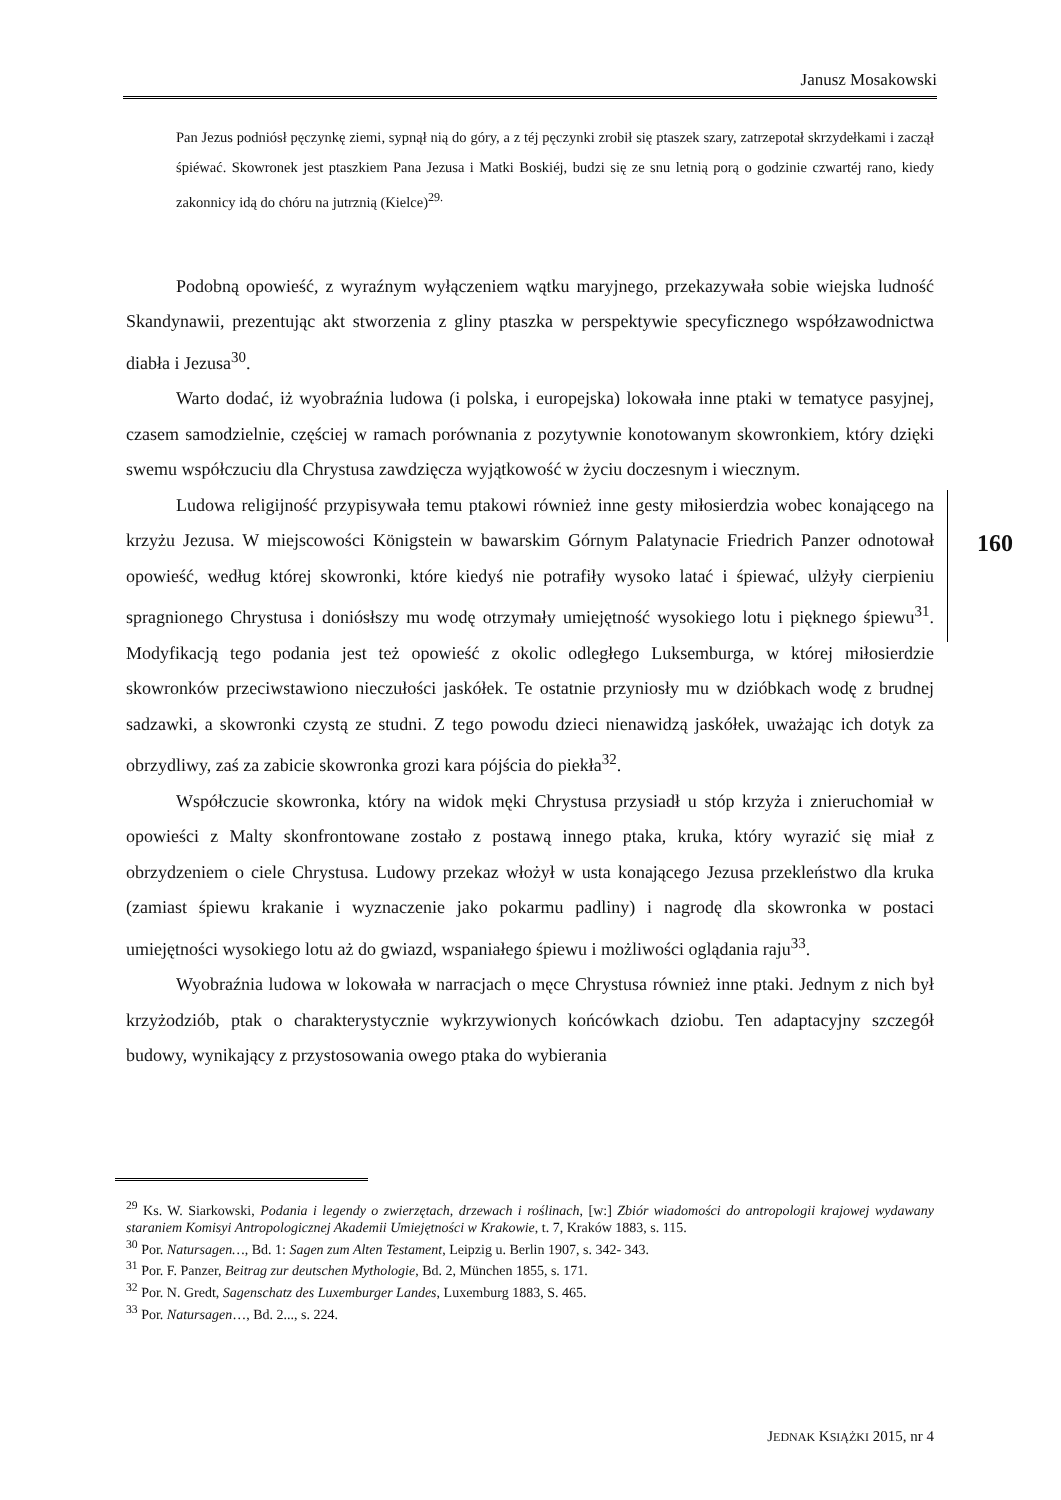Janusz Mosakowski
Pan Jezus podniósł pęczynkę ziemi, sypnął nią do góry, a z téj pęczynki zrobił się ptaszek szary, zatrzepotał skrzydełkami i zaczął śpiéwać. Skowronek jest ptaszkiem Pana Jezusa i Matki Boskiéj, budzi się ze snu letnią porą o godzinie czwartéj rano, kiedy zakonnicy idą do chóru na jutrznią (Kielce)<sup>29.</sup>
Podobną opowieść, z wyraźnym wyłączeniem wątku maryjnego, przekazywała sobie wiejska ludność Skandynawii, prezentując akt stworzenia z gliny ptaszka w perspektywie specyficznego współzawodnictwa diabła i Jezusa<sup>30</sup>.
Warto dodać, iż wyobraźnia ludowa (i polska, i europejska) lokowała inne ptaki w tematyce pasyjnej, czasem samodzielnie, częściej w ramach porównania z pozytywnie konotowanym skowronkiem, który dzięki swemu współczuciu dla Chrystusa zawdzięcza wyjątkowość w życiu doczesnym i wiecznym.
Ludowa religijność przypisywała temu ptakowi również inne gesty miłosierdzia wobec konającego na krzyżu Jezusa. W miejscowości Königstein w bawarskim Górnym Palatynacie Friedrich Panzer odnotował opowieść, według której skowronki, które kiedyś nie potrafiły wysoko latać i śpiewać, ulżyły cierpieniu spragnionego Chrystusa i doniósłszy mu wodę otrzymały umiejętność wysokiego lotu i pięknego śpiewu<sup>31</sup>. Modyfikacją tego podania jest też opowieść z okolic odległego Luksemburga, w której miłosierdzie skowronków przeciwstawiono nieczułości jaskółek. Te ostatnie przyniosły mu w dzióbkach wodę z brudnej sadzawki, a skowronki czystą ze studni. Z tego powodu dzieci nienawidzą jaskółek, uważając ich dotyk za obrzydliwy, zaś za zabicie skowronka grozi kara pójścia do piekła<sup>32</sup>.
Współczucie skowronka, który na widok męki Chrystusa przysiadł u stóp krzyża i znieruchomiał w opowieści z Malty skonfrontowane zostało z postawą innego ptaka, kruka, który wyrazić się miał z obrzydzeniem o ciele Chrystusa. Ludowy przekaz włożył w usta konającego Jezusa przekleństwo dla kruka (zamiast śpiewu krakanie i wyznaczenie jako pokarmu padliny) i nagrodę dla skowronka w postaci umiejętności wysokiego lotu aż do gwiazd, wspaniałego śpiewu i możliwości oglądania raju<sup>33</sup>.
Wyobraźnia ludowa w lokowała w narracjach o męce Chrystusa również inne ptaki. Jednym z nich był krzyżodziób, ptak o charakterystycznie wykrzywionych końcówkach dziobu. Ten adaptacyjny szczegół budowy, wynikający z przystosowania owego ptaka do wybierania
160
<sup>29</sup> Ks. W. Siarkowski, Podania i legendy o zwierzętach, drzewach i roślinach, [w:] Zbiór wiadomości do antropologii krajowej wydawany staraniem Komisyi Antropologicznej Akademii Umiejętności w Krakowie, t. 7, Kraków 1883, s. 115.
<sup>30</sup> Por. Natursagen…, Bd. 1: Sagen zum Alten Testament, Leipzig u. Berlin 1907, s. 342- 343.
<sup>31</sup> Por. F. Panzer, Beitrag zur deutschen Mythologie, Bd. 2, München 1855, s. 171.
<sup>32</sup> Por. N. Gredt, Sagenschatz des Luxemburger Landes, Luxemburg 1883, S. 465.
<sup>33</sup> Por. Natursagen…, Bd. 2..., s. 224.
JEDNAK KSIĄŻKI 2015, nr 4